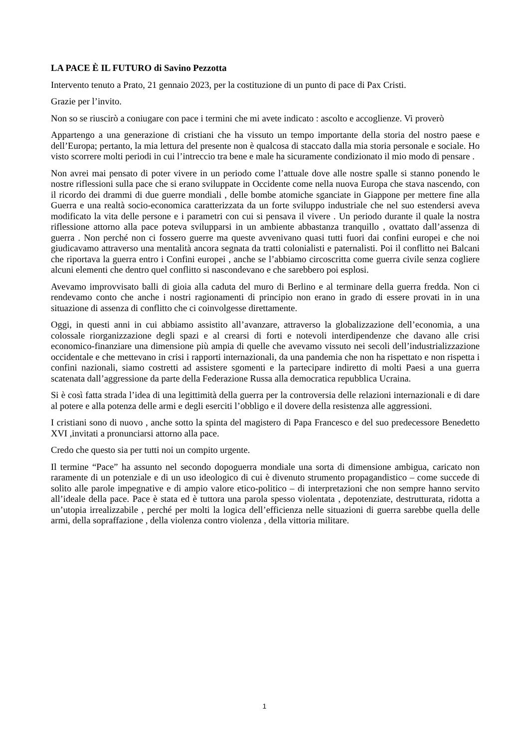LA PACE È IL FUTURO di Savino Pezzotta
Intervento tenuto a Prato, 21 gennaio 2023, per la costituzione di un punto di pace di Pax Cristi.
Grazie per l’invito.
Non so se riuscirò a coniugare con pace i termini che mi avete indicato : ascolto e accoglienze. Vi proverò
Appartengo a una generazione di cristiani che ha vissuto un tempo importante della storia del nostro paese e dell’Europa; pertanto, la mia lettura del presente non è qualcosa di staccato dalla mia storia personale e sociale. Ho visto scorrere molti periodi in cui l’intreccio tra bene e male ha sicuramente condizionato il mio modo di pensare .
Non avrei mai pensato di poter vivere in un periodo come l’attuale dove alle nostre spalle si stanno ponendo le nostre riflessioni sulla pace che si erano sviluppate in Occidente come nella nuova Europa che stava nascendo, con il ricordo dei drammi di due guerre mondiali , delle bombe atomiche sganciate in Giappone per mettere fine alla Guerra e una realtà socio-economica caratterizzata da un forte sviluppo industriale che nel suo estendersi aveva modificato la vita delle persone e i parametri con cui si pensava il vivere . Un periodo durante il quale la nostra riflessione attorno alla pace poteva svilupparsi in un ambiente abbastanza tranquillo , ovattato dall’assenza di guerra . Non perché non ci fossero guerre ma queste avvenivano quasi tutti fuori dai confini europei e che noi giudicavamo attraverso una mentalità ancora segnata da tratti colonialisti e paternalisti. Poi il conflitto nei Balcani che riportava la guerra entro i Confini europei , anche se l’abbiamo circoscritta come guerra civile senza cogliere alcuni elementi che dentro quel conflitto si nascondevano e che sarebbero poi esplosi.
Avevamo improvvisato balli di gioia alla caduta del muro di Berlino e al terminare della guerra fredda. Non ci rendevamo conto che anche i nostri ragionamenti di principio non erano in grado di essere provati in in una situazione di assenza di conflitto che ci coinvolgesse direttamente.
Oggi, in questi anni in cui abbiamo assistito all’avanzare, attraverso la globalizzazione dell’economia, a una colossale riorganizzazione degli spazi e al crearsi di forti e notevoli interdipendenze che davano alle crisi economico-finanziare una dimensione più ampia di quelle che avevamo vissuto nei secoli dell’industrializzazione occidentale e che mettevano in crisi i rapporti internazionali, da una pandemia che non ha rispettato e non rispetta i confini nazionali, siamo costretti ad assistere sgomenti e la partecipare indiretto di molti Paesi a una guerra scatenata dall’aggressione da parte della Federazione Russa alla democratica repubblica Ucraina.
Si è così fatta strada l’idea di una legittimità della guerra per la controversia delle relazioni internazionali e di dare al potere e alla potenza delle armi e degli eserciti l’obbligo e il dovere della resistenza alle aggressioni.
I cristiani sono di nuovo , anche sotto la spinta del magistero di Papa Francesco e del suo predecessore Benedetto XVI ,invitati a pronunciarsi attorno alla pace.
Credo che questo sia per tutti noi un compito urgente.
Il termine “Pace” ha assunto nel secondo dopoguerra mondiale una sorta di dimensione ambigua, caricato non raramente di un potenziale e di un uso ideologico di cui è divenuto strumento propagandistico – come succede di solito alle parole impegnative e di ampio valore etico-politico – di interpretazioni che non sempre hanno servito all’ideale della pace. Pace è stata ed è tuttora una parola spesso violentata , depotenziate, destrutturata, ridotta a un’utopia irrealizzabile , perché per molti la logica dell’efficienza nelle situazioni di guerra sarebbe quella delle armi, della sopraffazione , della violenza contro violenza , della vittoria militare.
1